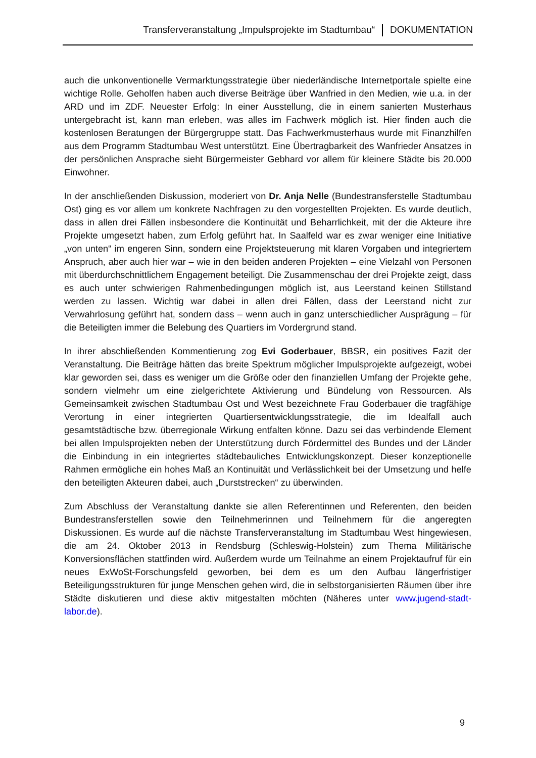Transferveranstaltung „Impulsprojekte im Stadtumbau“ DOKUMENTATION
auch die unkonventionelle Vermarktungsstrategie über niederländische Internetportale spielte eine wichtige Rolle. Geholfen haben auch diverse Beiträge über Wanfried in den Medien, wie u.a. in der ARD und im ZDF. Neuester Erfolg: In einer Ausstellung, die in einem sanierten Musterhaus untergebracht ist, kann man erleben, was alles im Fachwerk möglich ist. Hier finden auch die kostenlosen Beratungen der Bürgergruppe statt. Das Fachwerkmusterhaus wurde mit Finanzhilfen aus dem Programm Stadtumbau West unterstützt. Eine Übertragbarkeit des Wanfrieder Ansatzes in der persönlichen Ansprache sieht Bürgermeister Gebhard vor allem für kleinere Städte bis 20.000 Einwohner.
In der anschließenden Diskussion, moderiert von Dr. Anja Nelle (Bundestransferstelle Stadtumbau Ost) ging es vor allem um konkrete Nachfragen zu den vorgestellten Projekten. Es wurde deutlich, dass in allen drei Fällen insbesondere die Kontinuität und Beharrlichkeit, mit der die Akteure ihre Projekte umgesetzt haben, zum Erfolg geführt hat. In Saalfeld war es zwar weniger eine Initiative „von unten“ im engeren Sinn, sondern eine Projektsteuerung mit klaren Vorgaben und integriertem Anspruch, aber auch hier war – wie in den beiden anderen Projekten – eine Vielzahl von Personen mit überdurchschnittlichem Engagement beteiligt. Die Zusammenschau der drei Projekte zeigt, dass es auch unter schwierigen Rahmenbedingungen möglich ist, aus Leerstand keinen Stillstand werden zu lassen. Wichtig war dabei in allen drei Fällen, dass der Leerstand nicht zur Verwahrlosung geführt hat, sondern dass – wenn auch in ganz unterschiedlicher Ausprägung – für die Beteiligten immer die Belebung des Quartiers im Vordergrund stand.
In ihrer abschließenden Kommentierung zog Evi Goderbauer, BBSR, ein positives Fazit der Veranstaltung. Die Beiträge hätten das breite Spektrum möglicher Impulsprojekte aufgezeigt, wobei klar geworden sei, dass es weniger um die Größe oder den finanziellen Umfang der Projekte gehe, sondern vielmehr um eine zielgerichtete Aktivierung und Bündelung von Ressourcen. Als Gemeinsamkeit zwischen Stadtumbau Ost und West bezeichnete Frau Goderbauer die tragfähige Verortung in einer integrierten Quartiersentwicklungsstrategie, die im Idealfall auch gesamtstädtische bzw. überregionale Wirkung entfalten könne. Dazu sei das verbindende Element bei allen Impulsprojekten neben der Unterstützung durch Fördermittel des Bundes und der Länder die Einbindung in ein integriertes städtebauliches Entwicklungskonzept. Dieser konzeptionelle Rahmen ermögliche ein hohes Maß an Kontinuität und Verlässlichkeit bei der Umsetzung und helfe den beteiligten Akteuren dabei, auch „Durststrecken“ zu überwinden.
Zum Abschluss der Veranstaltung dankte sie allen Referentinnen und Referenten, den beiden Bundestransferstellen sowie den Teilnehmerinnen und Teilnehmern für die angeregten Diskussionen. Es wurde auf die nächste Transferveranstaltung im Stadtumbau West hingewiesen, die am 24. Oktober 2013 in Rendsburg (Schleswig-Holstein) zum Thema Militärische Konversionsflächen stattfinden wird. Außerdem wurde um Teilnahme an einem Projektaufruf für ein neues ExWoSt-Forschungsfeld geworben, bei dem es um den Aufbau längerfristiger Beteiligungsstrukturen für junge Menschen gehen wird, die in selbstorganisierten Räumen über ihre Städte diskutieren und diese aktiv mitgestalten möchten (Näheres unter www.jugend-stadt-labor.de).
9